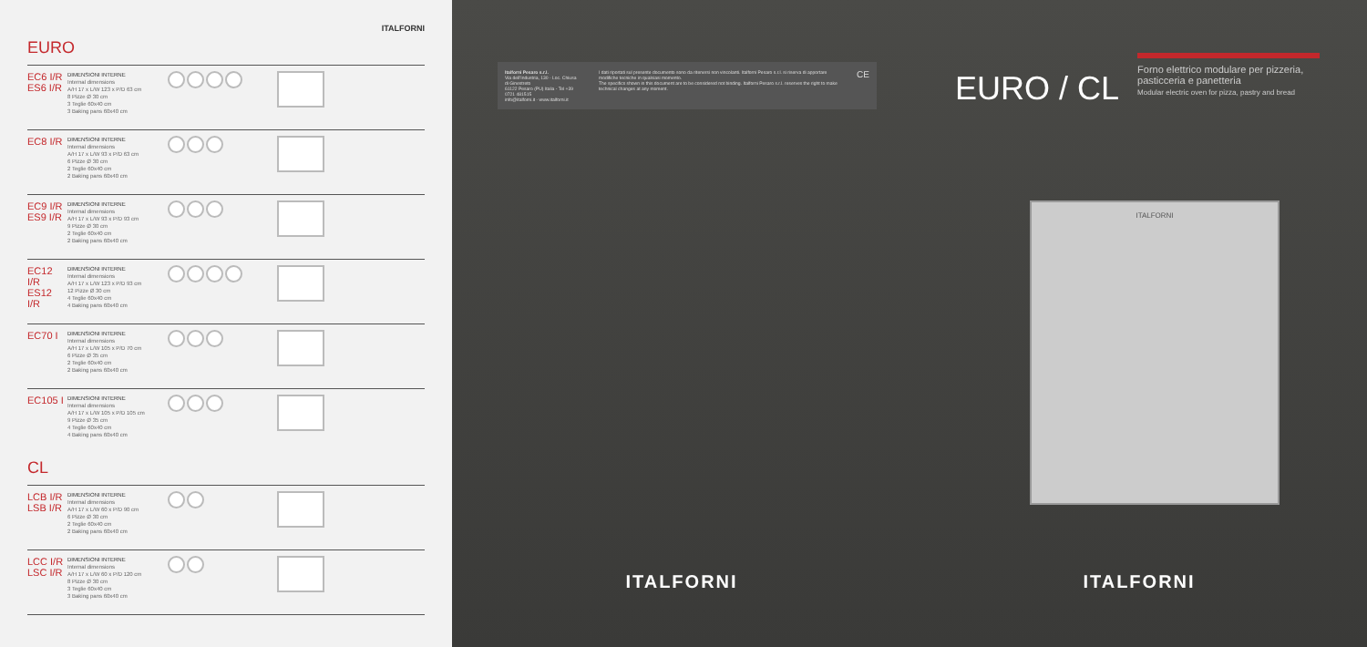ITALFORNI
EURO
EC6 I/R
ES6 I/R
DIMENSIONI INTERNE
Internal dimensions
A/H 17 x L/W 123 x P/D 63 cm
8 Pizze Ø 30 cm
3 Teglie 60x40 cm
3 Baking pans 60x40 cm
EC8 I/R
DIMENSIONI INTERNE
Internal dimensions
A/H 17 x L/W 93 x P/D 63 cm
6 Pizze Ø 30 cm
2 Teglie 60x40 cm
2 Baking pans 60x40 cm
EC9 I/R
ES9 I/R
DIMENSIONI INTERNE
Internal dimensions
A/H 17 x L/W 93 x P/D 93 cm
9 Pizze Ø 30 cm
2 Teglie 60x40 cm
2 Baking pans 60x40 cm
EC12 I/R
ES12 I/R
DIMENSIONI INTERNE
Internal dimensions
A/H 17 x L/W 123 x P/D 93 cm
12 Pizze Ø 30 cm
4 Teglie 60x40 cm
4 Baking pans 60x40 cm
EC70 I
DIMENSIONI INTERNE
Internal dimensions
A/H 17 x L/W 105 x P/D 70 cm
6 Pizze Ø 35 cm
2 Teglie 60x40 cm
2 Baking pans 60x40 cm
EC105 I
DIMENSIONI INTERNE
Internal dimensions
A/H 17 x L/W 105 x P/D 105 cm
9 Pizze Ø 35 cm
4 Teglie 60x40 cm
4 Baking pans 60x40 cm
CL
LCB I/R
LSB I/R
DIMENSIONI INTERNE
Internal dimensions
A/H 17 x L/W 60 x P/D 90 cm
6 Pizze Ø 30 cm
2 Teglie 60x40 cm
2 Baking pans 60x40 cm
LCC I/R
LSC I/R
DIMENSIONI INTERNE
Internal dimensions
A/H 17 x L/W 60 x P/D 120 cm
8 Pizze Ø 30 cm
3 Teglie 60x40 cm
3 Baking pans 60x40 cm
Italforni Pesaro s.r.l.
Via dell'Industria, 130 - Loc. Chiusa di Ginestreto
61122 Pesaro (PU) Italia - Tel +39 0721 481515
info@italforni.it - www.italforni.it
I dati riportati sul presente documento sono da ritenersi non vincolanti. Italforni Pesaro s.r.l. si riserva di apportare modifiche tecniche in qualsiasi momento.
The specifics shown in this document are to be considered not binding. Italforni Pesaro s.r.l. reserves the right to make technical changes at any moment.
CE
ITALFORNI
EURO / CL
Forno elettrico modulare per pizzeria, pasticceria e panetteria
Modular electric oven for pizza, pastry and bread
ITALFORNI
ITALFORNI